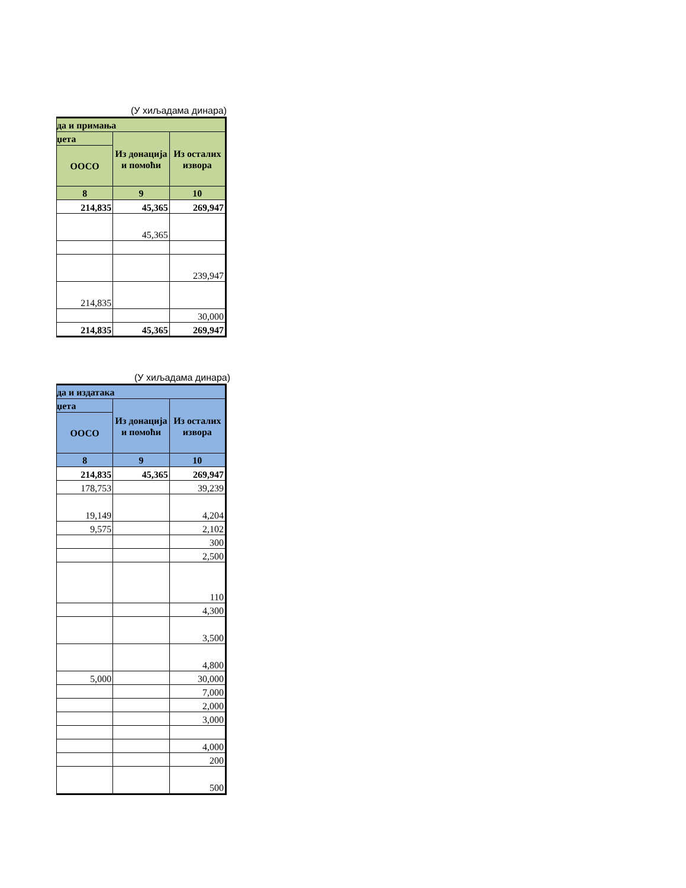(У хиљадама динара)
| да и примања | | |
| --- | --- | --- |
| џета | Из донација и помоћи | Из осталих извора |
| ООСО | | |
| 8 | 9 | 10 |
| 214,835 | 45,365 | 269,947 |
| | 45,365 | |
| | | 239,947 |
| 214,835 | | |
| | | 30,000 |
| 214,835 | 45,365 | 269,947 |
(У хиљадама динара)
| да и издатака | | |
| --- | --- | --- |
| џета | Из донација и помоћи | Из осталих извора |
| ООСО | | |
| 8 | 9 | 10 |
| 214,835 | 45,365 | 269,947 |
| 178,753 | | 39,239 |
| 19,149 | | 4,204 |
| 9,575 | | 2,102 |
| | | 300 |
| | | 2,500 |
| | | 110 |
| | | 4,300 |
| | | 3,500 |
| | | 4,800 |
| 5,000 | | 30,000 |
| | | 7,000 |
| | | 2,000 |
| | | 3,000 |
| | | 4,000 |
| | | 200 |
| | | 500 |